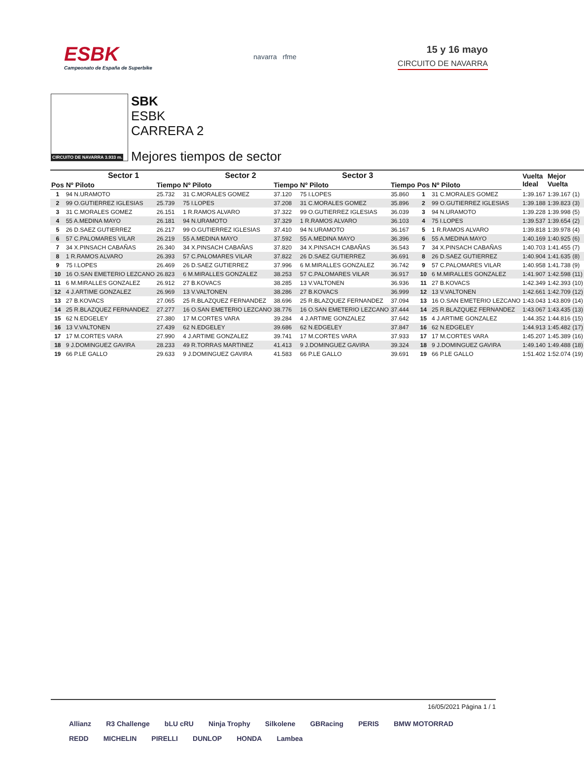ESBK
Campeonato de España de Superbike
navarra rfme
15 y 16 mayo
CIRCUITO DE NAVARRA
CIRCUITO DE NAVARRA 3.933 m.
SBK
ESBK
CARRERA 2
Mejores tiempos de sector
| | Sector 1 | | Sector 2 | | Sector 3 | | | | Vuelta Ideal | Mejor Vuelta | |
| --- | --- | --- | --- | --- | --- | --- | --- | --- | --- | --- | --- |
| Pos | Nº Piloto | Tiempo | Nº Piloto | Tiempo | Nº Piloto | Tiempo | Pos | Nº Piloto | | | |
| 1 | 94 N.URAMOTO | 25.732 | 31 C.MORALES GOMEZ | 37.120 | 75 I.LOPES | 35.860 | 1 | 31 C.MORALES GOMEZ | 1:39.167 | 1:39.167 | (1) |
| 2 | 99 O.GUTIERREZ IGLESIAS | 25.739 | 75 I.LOPES | 37.208 | 31 C.MORALES GOMEZ | 35.896 | 2 | 99 O.GUTIERREZ IGLESIAS | 1:39.188 | 1:39.823 | (3) |
| 3 | 31 C.MORALES GOMEZ | 26.151 | 1 R.RAMOS ALVARO | 37.322 | 99 O.GUTIERREZ IGLESIAS | 36.039 | 3 | 94 N.URAMOTO | 1:39.228 | 1:39.998 | (5) |
| 4 | 55 A.MEDINA MAYO | 26.181 | 94 N.URAMOTO | 37.329 | 1 R.RAMOS ALVARO | 36.103 | 4 | 75 I.LOPES | 1:39.537 | 1:39.654 | (2) |
| 5 | 26 D.SAEZ GUTIERREZ | 26.217 | 99 O.GUTIERREZ IGLESIAS | 37.410 | 94 N.URAMOTO | 36.167 | 5 | 1 R.RAMOS ALVARO | 1:39.818 | 1:39.978 | (4) |
| 6 | 57 C.PALOMARES VILAR | 26.219 | 55 A.MEDINA MAYO | 37.592 | 55 A.MEDINA MAYO | 36.396 | 6 | 55 A.MEDINA MAYO | 1:40.169 | 1:40.925 | (6) |
| 7 | 34 X.PINSACH CABAÑAS | 26.340 | 34 X.PINSACH CABAÑAS | 37.820 | 34 X.PINSACH CABAÑAS | 36.543 | 7 | 34 X.PINSACH CABAÑAS | 1:40.703 | 1:41.455 | (7) |
| 8 | 1 R.RAMOS ALVARO | 26.393 | 57 C.PALOMARES VILAR | 37.822 | 26 D.SAEZ GUTIERREZ | 36.691 | 8 | 26 D.SAEZ GUTIERREZ | 1:40.904 | 1:41.635 | (8) |
| 9 | 75 I.LOPES | 26.469 | 26 D.SAEZ GUTIERREZ | 37.996 | 6 M.MIRALLES GONZALEZ | 36.742 | 9 | 57 C.PALOMARES VILAR | 1:40.958 | 1:41.738 | (9) |
| 10 | 16 O.SAN EMETERIO LEZCANO | 26.823 | 6 M.MIRALLES GONZALEZ | 38.253 | 57 C.PALOMARES VILAR | 36.917 | 10 | 6 M.MIRALLES GONZALEZ | 1:41.907 | 1:42.598 | (11) |
| 11 | 6 M.MIRALLES GONZALEZ | 26.912 | 27 B.KOVACS | 38.285 | 13 V.VALTONEN | 36.936 | 11 | 27 B.KOVACS | 1:42.349 | 1:42.393 | (10) |
| 12 | 4 J.ARTIME GONZALEZ | 26.969 | 13 V.VALTONEN | 38.286 | 27 B.KOVACS | 36.999 | 12 | 13 V.VALTONEN | 1:42.661 | 1:42.709 | (12) |
| 13 | 27 B.KOVACS | 27.065 | 25 R.BLAZQUEZ FERNANDEZ | 38.696 | 25 R.BLAZQUEZ FERNANDEZ | 37.094 | 13 | 16 O.SAN EMETERIO LEZCANO | 1:43.043 | 1:43.809 | (14) |
| 14 | 25 R.BLAZQUEZ FERNANDEZ | 27.277 | 16 O.SAN EMETERIO LEZCANO | 38.776 | 16 O.SAN EMETERIO LEZCANO | 37.444 | 14 | 25 R.BLAZQUEZ FERNANDEZ | 1:43.067 | 1:43.435 | (13) |
| 15 | 62 N.EDGELEY | 27.380 | 17 M.CORTES VARA | 39.284 | 4 J.ARTIME GONZALEZ | 37.642 | 15 | 4 J.ARTIME GONZALEZ | 1:44.352 | 1:44.816 | (15) |
| 16 | 13 V.VALTONEN | 27.439 | 62 N.EDGELEY | 39.686 | 62 N.EDGELEY | 37.847 | 16 | 62 N.EDGELEY | 1:44.913 | 1:45.482 | (17) |
| 17 | 17 M.CORTES VARA | 27.990 | 4 J.ARTIME GONZALEZ | 39.741 | 17 M.CORTES VARA | 37.933 | 17 | 17 M.CORTES VARA | 1:45.207 | 1:45.389 | (16) |
| 18 | 9 J.DOMINGUEZ GAVIRA | 28.233 | 49 R.TORRAS MARTINEZ | 41.413 | 9 J.DOMINGUEZ GAVIRA | 39.324 | 18 | 9 J.DOMINGUEZ GAVIRA | 1:49.140 | 1:49.488 | (18) |
| 19 | 66 P.LE GALLO | 29.633 | 9 J.DOMINGUEZ GAVIRA | 41.583 | 66 P.LE GALLO | 39.691 | 19 | 66 P.LE GALLO | 1:51.402 | 1:52.074 | (19) |
16/05/2021 Página 1 / 1
Allianz R3 Challenge bLU cRU Ninja Trophy Silkolene GBRacing PERIS BMW MOTORRAD REDD MICHELIN PIRELLI DUNLOP HONDA Lambea